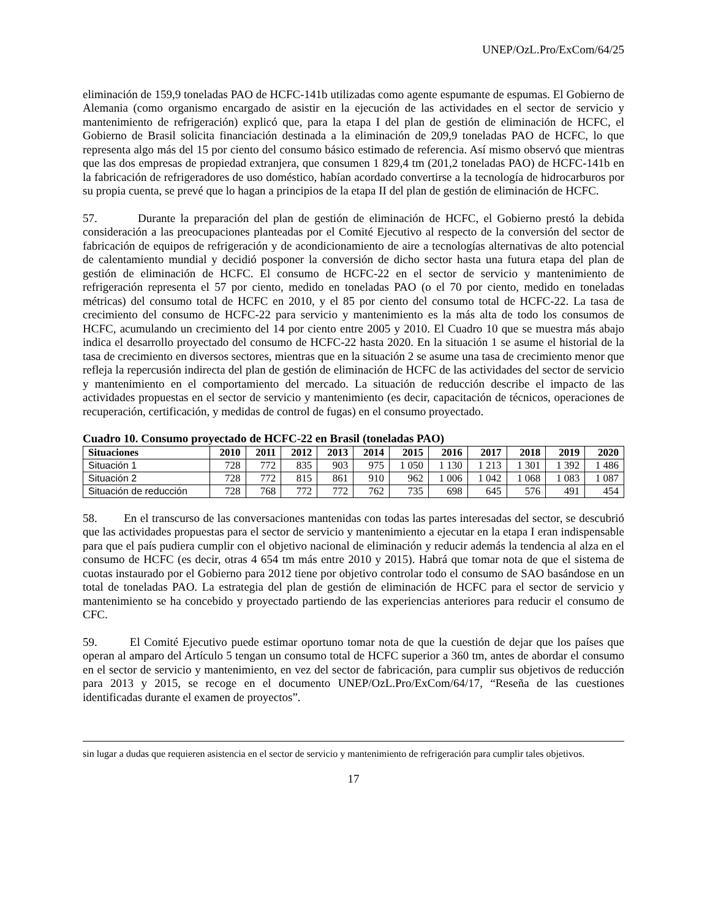UNEP/OzL.Pro/ExCom/64/25
eliminación de 159,9 toneladas PAO de HCFC-141b utilizadas como agente espumante de espumas. El Gobierno de Alemania (como organismo encargado de asistir en la ejecución de las actividades en el sector de servicio y mantenimiento de refrigeración) explicó que, para la etapa I del plan de gestión de eliminación de HCFC, el Gobierno de Brasil solicita financiación destinada a la eliminación de 209,9 toneladas PAO de HCFC, lo que representa algo más del 15 por ciento del consumo básico estimado de referencia. Así mismo observó que mientras que las dos empresas de propiedad extranjera, que consumen 1 829,4 tm (201,2 toneladas PAO) de HCFC-141b en la fabricación de refrigeradores de uso doméstico, habían acordado convertirse a la tecnología de hidrocarburos por su propia cuenta, se prevé que lo hagan a principios de la etapa II del plan de gestión de eliminación de HCFC.
57. Durante la preparación del plan de gestión de eliminación de HCFC, el Gobierno prestó la debida consideración a las preocupaciones planteadas por el Comité Ejecutivo al respecto de la conversión del sector de fabricación de equipos de refrigeración y de acondicionamiento de aire a tecnologías alternativas de alto potencial de calentamiento mundial y decidió posponer la conversión de dicho sector hasta una futura etapa del plan de gestión de eliminación de HCFC. El consumo de HCFC-22 en el sector de servicio y mantenimiento de refrigeración representa el 57 por ciento, medido en toneladas PAO (o el 70 por ciento, medido en toneladas métricas) del consumo total de HCFC en 2010, y el 85 por ciento del consumo total de HCFC-22. La tasa de crecimiento del consumo de HCFC-22 para servicio y mantenimiento es la más alta de todo los consumos de HCFC, acumulando un crecimiento del 14 por ciento entre 2005 y 2010. El Cuadro 10 que se muestra más abajo indica el desarrollo proyectado del consumo de HCFC-22 hasta 2020. En la situación 1 se asume el historial de la tasa de crecimiento en diversos sectores, mientras que en la situación 2 se asume una tasa de crecimiento menor que refleja la repercusión indirecta del plan de gestión de eliminación de HCFC de las actividades del sector de servicio y mantenimiento en el comportamiento del mercado. La situación de reducción describe el impacto de las actividades propuestas en el sector de servicio y mantenimiento (es decir, capacitación de técnicos, operaciones de recuperación, certificación, y medidas de control de fugas) en el consumo proyectado.
Cuadro 10. Consumo proyectado de HCFC-22 en Brasil (toneladas PAO)
| Situaciones | 2010 | 2011 | 2012 | 2013 | 2014 | 2015 | 2016 | 2017 | 2018 | 2019 | 2020 |
| --- | --- | --- | --- | --- | --- | --- | --- | --- | --- | --- | --- |
| Situación 1 | 728 | 772 | 835 | 903 | 975 | 1 050 | 1 130 | 1 213 | 1 301 | 1 392 | 1 486 |
| Situación 2 | 728 | 772 | 815 | 861 | 910 | 962 | 1 006 | 1 042 | 1 068 | 1 083 | 1 087 |
| Situación de reducción | 728 | 768 | 772 | 772 | 762 | 735 | 698 | 645 | 576 | 491 | 454 |
58. En el transcurso de las conversaciones mantenidas con todas las partes interesadas del sector, se descubrió que las actividades propuestas para el sector de servicio y mantenimiento a ejecutar en la etapa I eran indispensable para que el país pudiera cumplir con el objetivo nacional de eliminación y reducir además la tendencia al alza en el consumo de HCFC (es decir, otras 4 654 tm más entre 2010 y 2015). Habrá que tomar nota de que el sistema de cuotas instaurado por el Gobierno para 2012 tiene por objetivo controlar todo el consumo de SAO basándose en un total de toneladas PAO. La estrategia del plan de gestión de eliminación de HCFC para el sector de servicio y mantenimiento se ha concebido y proyectado partiendo de las experiencias anteriores para reducir el consumo de CFC.
59. El Comité Ejecutivo puede estimar oportuno tomar nota de que la cuestión de dejar que los países que operan al amparo del Artículo 5 tengan un consumo total de HCFC superior a 360 tm, antes de abordar el consumo en el sector de servicio y mantenimiento, en vez del sector de fabricación, para cumplir sus objetivos de reducción para 2013 y 2015, se recoge en el documento UNEP/OzL.Pro/ExCom/64/17, “Reseña de las cuestiones identificadas durante el examen de proyectos”.
sin lugar a dudas que requieren asistencia en el sector de servicio y mantenimiento de refrigeración para cumplir tales objetivos.
17